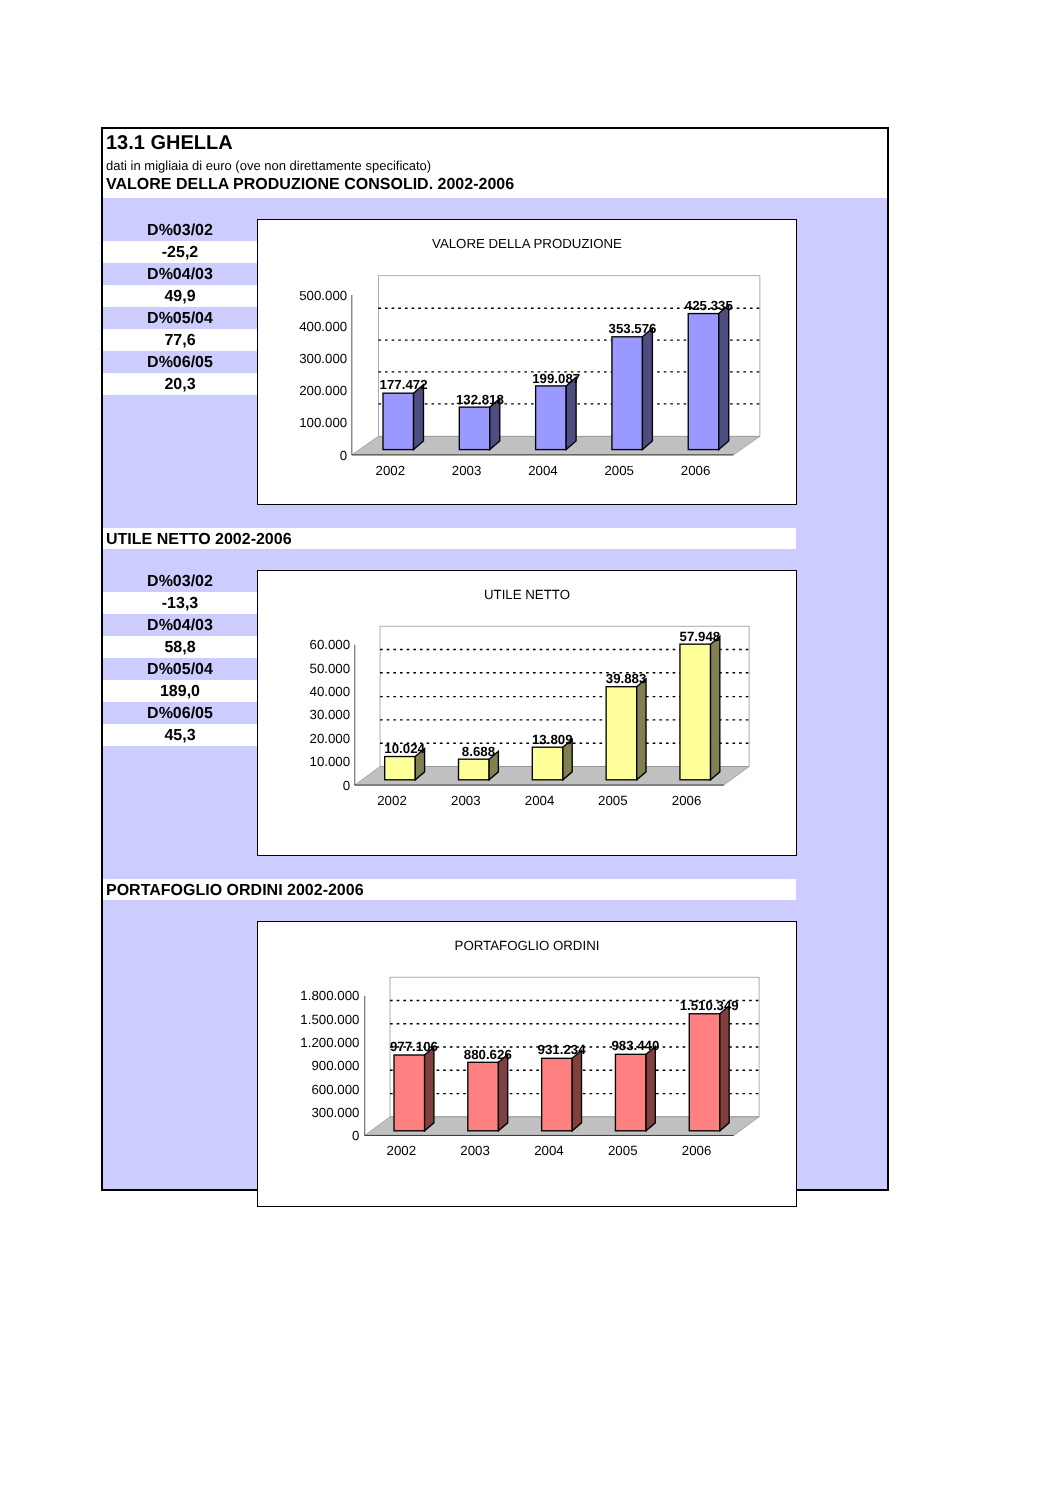13.1 GHELLA
dati in migliaia di euro (ove non direttamente specificato)
VALORE DELLA PRODUZIONE CONSOLID. 2002-2006
| D%03/02 |
| -25,2 |
| D%04/03 |
| 49,9 |
| D%05/04 |
| 77,6 |
| D%06/05 |
| 20,3 |
VALORE DELLA PRODUZIONE
500.000
400.000
300.000
200.000
100.000
0
177.472
132.818
199.087
353.576
425.335
2002
2003
2004
2005
2006
UTILE NETTO 2002-2006
| D%03/02 |
| -13,3 |
| D%04/03 |
| 58,8 |
| D%05/04 |
| 189,0 |
| D%06/05 |
| 45,3 |
UTILE NETTO
60.000
50.000
40.000
30.000
20.000
10.000
0
10.024
8.688
13.809
39.883
57.948
2002
2003
2004
2005
2006
PORTAFOGLIO ORDINI 2002-2006
PORTAFOGLIO ORDINI
1.800.000
1.500.000
1.200.000
900.000
600.000
300.000
0
977.106
880.626
931.234
983.440
1.510.349
2002
2003
2004
2005
2006